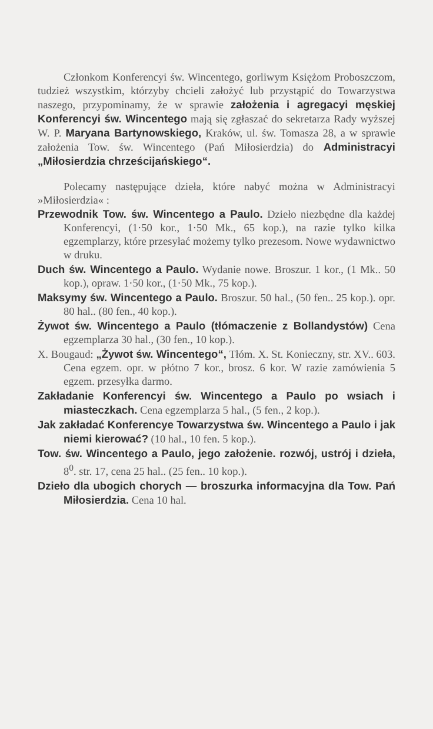Członkom Konferencyi św. Wincentego, gorliwym Księżom Proboszczom, tudzież wszystkim, którzyby chcieli założyć lub przystąpić do Towarzystwa naszego, przypominamy, że w sprawie założenia i agregacyi męskiej Konferencyi św. Wincentego mają się zgłaszać do sekretarza Rady wyższej W. P. Maryana Bartynowskiego, Kraków, ul. św. Tomasza 28, a w sprawie założenia Tow. św. Wincentego (Pań Miłosierdzia) do Administracyi „Miłosierdzia chrześcijańskiego“.
Polecamy następujące dzieła, które nabyć można w Administracyi »Miłosierdzia« :
Przewodnik Tow. św. Wincentego a Paulo. Dzieło niezbędne dla każdej Konferencyi, (1·50 kor., 1·50 Mk., 65 kop.), na razie tylko kilka egzemplarzy, które przesyłać możemy tylko prezesom. Nowe wydawnictwo w druku.
Duch św. Wincentego a Paulo. Wydanie nowe. Broszur. 1 kor., (1 Mk.. 50 kop.), opraw. 1·50 kor., (1·50 Mk., 75 kop.).
Maksymy św. Wincentego a Paulo. Broszur. 50 hal., (50 fen.. 25 kop.). opr. 80 hal.. (80 fen., 40 kop.).
Żywot św. Wincentego a Paulo (tłómaczenie z Bollandystów) Cena egzemplarza 30 hal., (30 fen., 10 kop.).
X. Bougaud: „Żywot św. Wincentego“, Tłóm. X. St. Konieczny, str. XV.. 603. Cena egzem. opr. w płótno 7 kor., brosz. 6 kor. W razie zamówienia 5 egzem. przesyłka darmo.
Zakładanie Konferencyi św. Wincentego a Paulo po wsiach i miasteczkach. Cena egzemplarza 5 hal., (5 fen., 2 kop.).
Jak zakładać Konferencye Towarzystwa św. Wincentego a Paulo i jak niemi kierować? (10 hal., 10 fen. 5 kop.).
Tow. św. Wincentego a Paulo, jego założenie. rozwój, ustrój i dzieła, 8<sup>0</sup>. str. 17, cena 25 hal.. (25 fen.. 10 kop.).
Dzieło dla ubogich chorych — broszurka informacyjna dla Tow. Pań Miłosierdzia. Cena 10 hal.